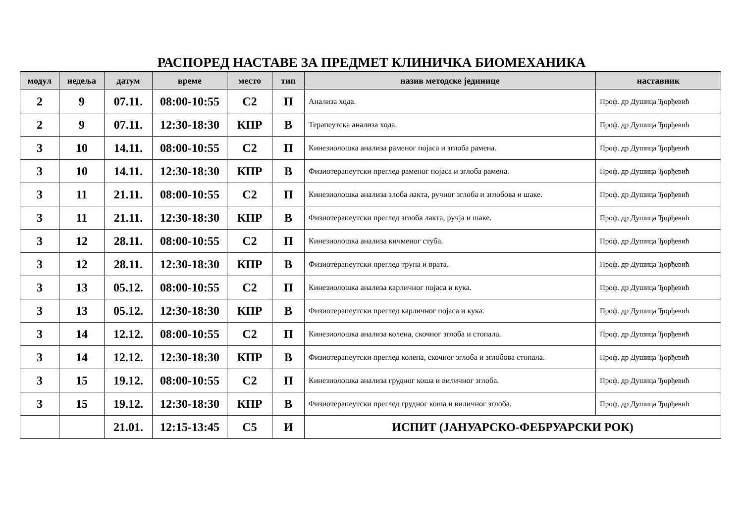РАСПОРЕД НАСТАВЕ ЗА ПРЕДМЕТ КЛИНИЧКА БИОМЕХАНИКА
| модул | недеља | датум | време | место | тип | назив методске јединице | наставник |
| --- | --- | --- | --- | --- | --- | --- | --- |
| 2 | 9 | 07.11. | 08:00-10:55 | С2 | П | Анализа хода. | Проф. др Душица Ђорђевић |
| 2 | 9 | 07.11. | 12:30-18:30 | КПР | В | Терапеутска анализа хода. | Проф. др Душица Ђорђевић |
| 3 | 10 | 14.11. | 08:00-10:55 | С2 | П | Кинезиолошка анализа раменог појаса и зглоба рамена. | Проф. др Душица Ђорђевић |
| 3 | 10 | 14.11. | 12:30-18:30 | КПР | В | Физиотерапеутски преглед раменог појаса и зглоба рамена. | Проф. др Душица Ђорђевић |
| 3 | 11 | 21.11. | 08:00-10:55 | С2 | П | Кинезиолошка анализа злоба лакта, ручног зглоба и зглобова и шаке. | Проф. др Душица Ђорђевић |
| 3 | 11 | 21.11. | 12:30-18:30 | КПР | В | Физиотерапеутски преглед зглоба лакта, ручја и шаке. | Проф. др Душица Ђорђевић |
| 3 | 12 | 28.11. | 08:00-10:55 | С2 | П | Кинезиолошка анализа кичменог стуба. | Проф. др Душица Ђорђевић |
| 3 | 12 | 28.11. | 12:30-18:30 | КПР | В | Физиотерапеутски преглед трупа и врата. | Проф. др Душица Ђорђевић |
| 3 | 13 | 05.12. | 08:00-10:55 | С2 | П | Кинезиолошка анализа карличног појаса и кука. | Проф. др Душица Ђорђевић |
| 3 | 13 | 05.12. | 12:30-18:30 | КПР | В | Физиотерапеутски преглед карличног појаса и кука. | Проф. др Душица Ђорђевић |
| 3 | 14 | 12.12. | 08:00-10:55 | С2 | П | Кинезиолошка анализа колена, скочног зглоба и стопала. | Проф. др Душица Ђорђевић |
| 3 | 14 | 12.12. | 12:30-18:30 | КПР | В | Физиотерапеутски преглед колена, скочног зглоба и зглобова стопала. | Проф. др Душица Ђорђевић |
| 3 | 15 | 19.12. | 08:00-10:55 | С2 | П | Кинезиолошка анализа грудног коша и виличног зглоба. | Проф. др Душица Ђорђевић |
| 3 | 15 | 19.12. | 12:30-18:30 | КПР | В | Физиотерапеутски преглед грудног коша и виличног зглоба. | Проф. др Душица Ђорђевић |
| | | 21.01. | 12:15-13:45 | С5 | И | ИСПИТ (ЈАНУАРСКО-ФЕБРУАРСКИ РОК) | |